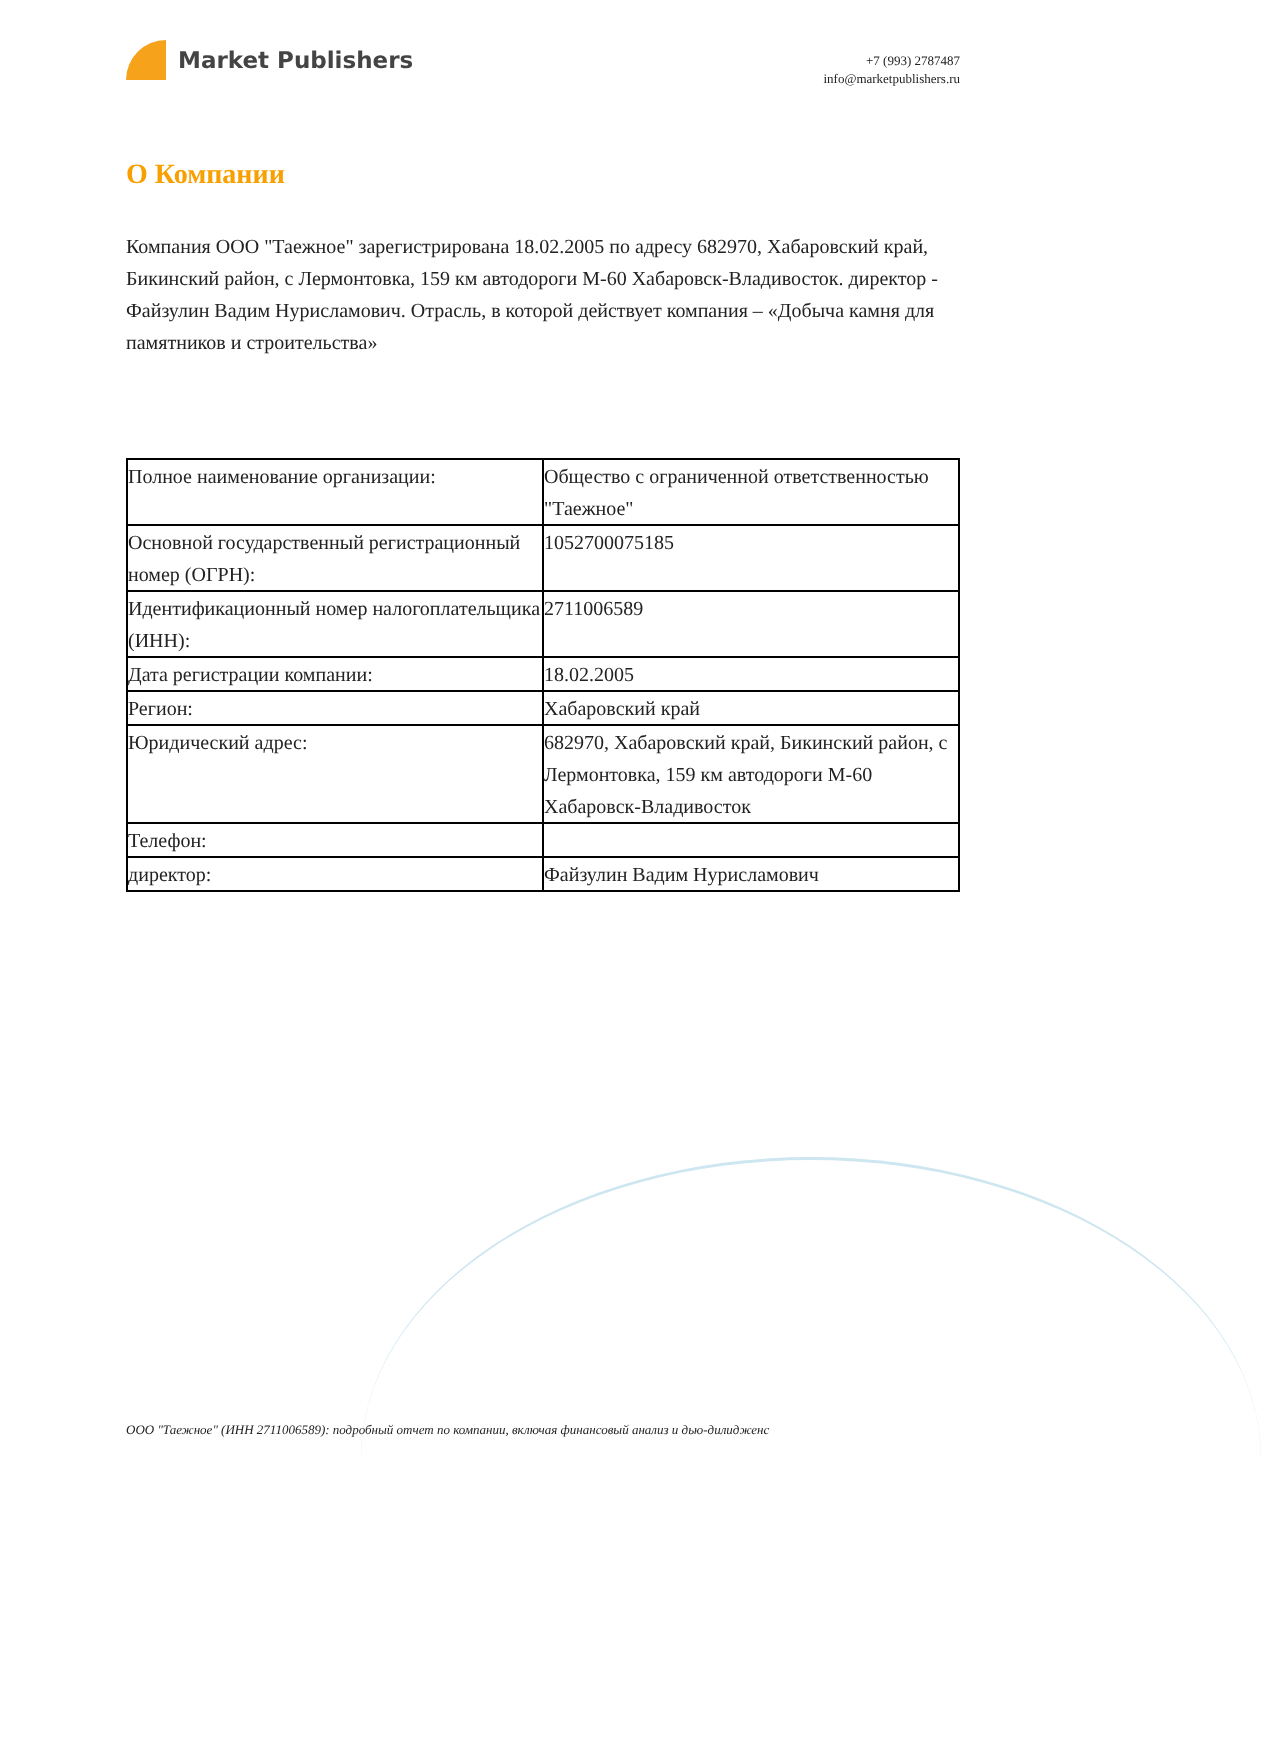Market Publishers
+7 (993) 2787487
info@marketpublishers.ru
О Компании
Компания ООО "Таежное" зарегистрирована 18.02.2005 по адресу 682970, Хабаровский край, Бикинский район, с Лермонтовка, 159 км автодороги М-60 Хабаровск-Владивосток. директор - Файзулин Вадим Нурисламович. Отрасль, в которой действует компания – «Добыча камня для памятников и строительства»
| Полное наименование организации: | Общество с ограниченной ответственностью "Таежное" |
| Основной государственный регистрационный номер (ОГРН): | 1052700075185 |
| Идентификационный номер налогоплательщика (ИНН): | 2711006589 |
| Дата регистрации компании: | 18.02.2005 |
| Регион: | Хабаровский край |
| Юридический адрес: | 682970, Хабаровский край, Бикинский район, с Лермонтовка, 159 км автодороги М-60 Хабаровск-Владивосток |
| Телефон: | |
| директор: | Файзулин Вадим Нурисламович |
ООО "Таежное" (ИНН 2711006589): подробный отчет по компании, включая финансовый анализ и дью-дилидженс